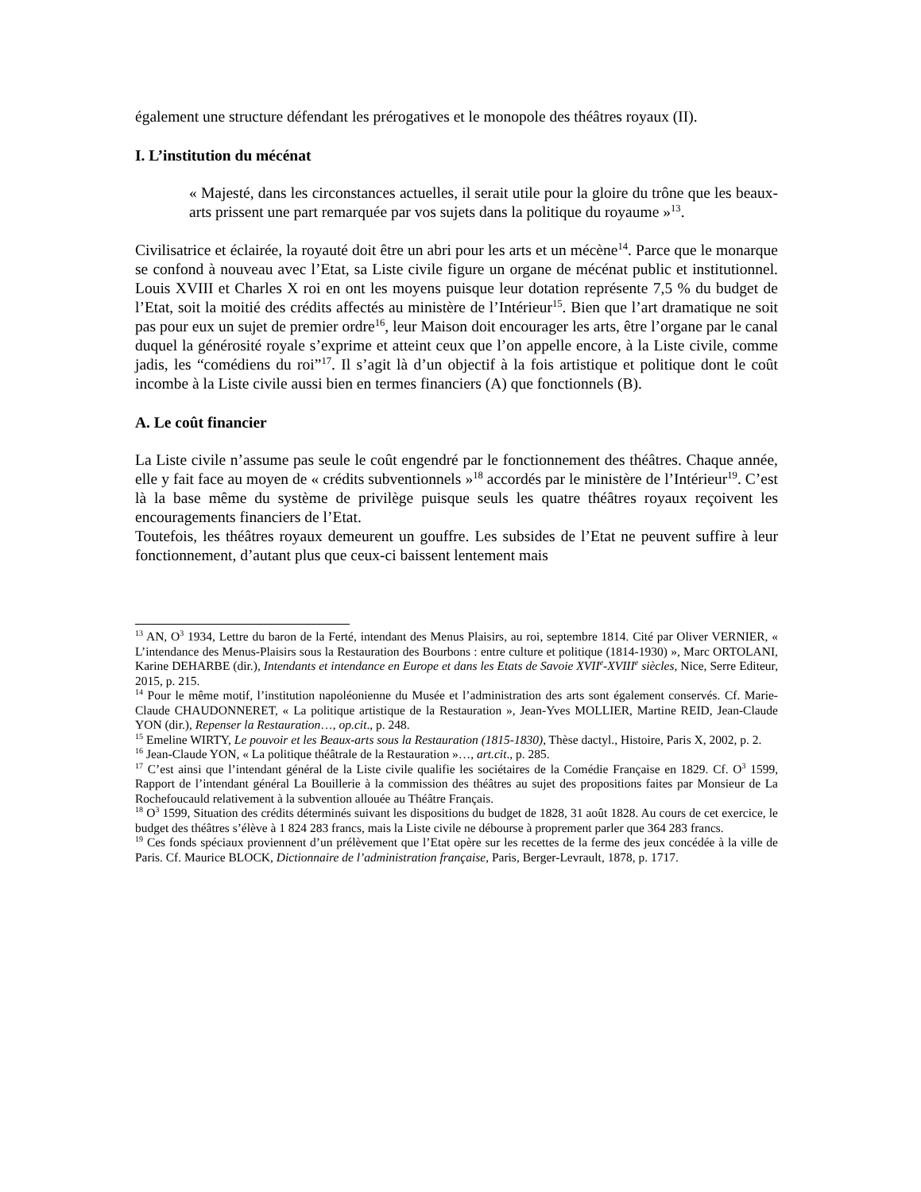également une structure défendant les prérogatives et le monopole des théâtres royaux (II).
I. L’institution du mécénat
« Majesté, dans les circonstances actuelles, il serait utile pour la gloire du trône que les beaux-arts prissent une part remarquée par vos sujets dans la politique du royaume »<sup>13</sup>.
Civilisatrice et éclairée, la royauté doit être un abri pour les arts et un mécène<sup>14</sup>. Parce que le monarque se confond à nouveau avec l’Etat, sa Liste civile figure un organe de mécénat public et institutionnel. Louis XVIII et Charles X roi en ont les moyens puisque leur dotation représente 7,5 % du budget de l’Etat, soit la moitié des crédits affectés au ministère de l’Intérieur<sup>15</sup>. Bien que l’art dramatique ne soit pas pour eux un sujet de premier ordre<sup>16</sup>, leur Maison doit encourager les arts, être l’organe par le canal duquel la générosité royale s’exprime et atteint ceux que l’on appelle encore, à la Liste civile, comme jadis, les “comédiens du roi”<sup>17</sup>. Il s’agit là d’un objectif à la fois artistique et politique dont le coût incombe à la Liste civile aussi bien en termes financiers (A) que fonctionnels (B).
A. Le coût financier
La Liste civile n’assume pas seule le coût engendré par le fonctionnement des théâtres. Chaque année, elle y fait face au moyen de « crédits subventionnels »<sup>18</sup> accordés par le ministère de l’Intérieur<sup>19</sup>. C’est là la base même du système de privilège puisque seuls les quatre théâtres royaux reçoivent les encouragements financiers de l’Etat.
Toutefois, les théâtres royaux demeurent un gouffre. Les subsides de l’Etat ne peuvent suffire à leur fonctionnement, d’autant plus que ceux-ci baissent lentement mais
<sup>13</sup> AN, O<sup>3</sup> 1934, Lettre du baron de la Ferté, intendant des Menus Plaisirs, au roi, septembre 1814. Cité par Oliver VERNIER, « L’intendance des Menus-Plaisirs sous la Restauration des Bourbons : entre culture et politique (1814-1930) », Marc ORTOLANI, Karine DEHARBE (dir.), Intendants et intendance en Europe et dans les Etats de Savoie XVII<sup>e</sup>-XVIII<sup>e</sup> siècles, Nice, Serre Editeur, 2015, p. 215.
<sup>14</sup> Pour le même motif, l’institution napoléonienne du Musée et l’administration des arts sont également conservés. Cf. Marie-Claude CHAUDONNERET, « La politique artistique de la Restauration », Jean-Yves MOLLIER, Martine REID, Jean-Claude YON (dir.), Repenser la Restauration…, op.cit., p. 248.
<sup>15</sup> Emeline WIRTY, Le pouvoir et les Beaux-arts sous la Restauration (1815-1830), Thèse dactyl., Histoire, Paris X, 2002, p. 2.
<sup>16</sup> Jean-Claude YON, « La politique théâtrale de la Restauration »…, art.cit., p. 285.
<sup>17</sup> C’est ainsi que l’intendant général de la Liste civile qualifie les sociétaires de la Comédie Française en 1829. Cf. O<sup>3</sup> 1599, Rapport de l’intendant général La Bouillerie à la commission des théâtres au sujet des propositions faites par Monsieur de La Rochefoucauld relativement à la subvention allouée au Théâtre Français.
<sup>18</sup> O<sup>3</sup> 1599, Situation des crédits déterminés suivant les dispositions du budget de 1828, 31 août 1828. Au cours de cet exercice, le budget des théâtres s’élève à 1 824 283 francs, mais la Liste civile ne débourse à proprement parler que 364 283 francs.
<sup>19</sup> Ces fonds spéciaux proviennent d’un prélèvement que l’Etat opère sur les recettes de la ferme des jeux concédée à la ville de Paris. Cf. Maurice BLOCK, Dictionnaire de l’administration française, Paris, Berger-Levrault, 1878, p. 1717.